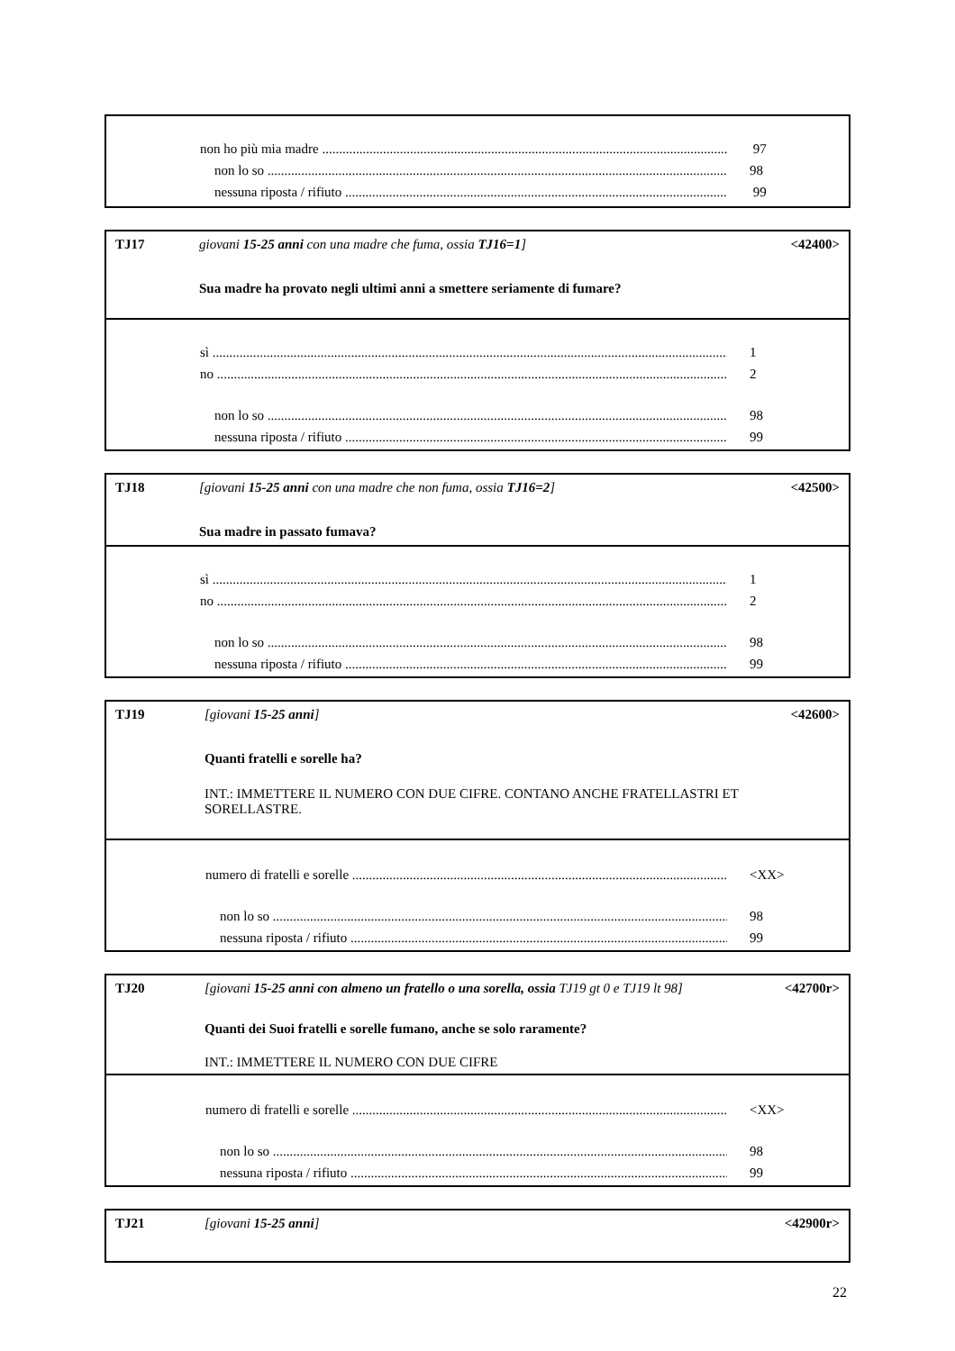non ho più mia madre 97
non lo so 98
nessuna riposta / rifiuto 99
TJ17 giovani 15-25 anni con una madre che fuma, ossia TJ16=1]
Sua madre ha provato negli ultimi anni a smettere seriamente di fumare?
<42400>
sì 1
no 2
non lo so 98
nessuna riposta / rifiuto 99
TJ18 [giovani 15-25 anni con una madre che non fuma, ossia TJ16=2]
Sua madre in passato fumava?
<42500>
sì 1
no 2
non lo so 98
nessuna riposta / rifiuto 99
TJ19 [giovani 15-25 anni]
Quanti fratelli e sorelle ha?
INT.: IMMETTERE IL NUMERO CON DUE CIFRE. CONTANO ANCHE FRATELLASTRI ET SORELLASTRE.
<42600>
numero di fratelli e sorelle <XX>
non lo so 98
nessuna riposta / rifiuto 99
TJ20 [giovani 15-25 anni con almeno un fratello o una sorella, ossia TJ19 gt 0 e TJ19 lt 98]
Quanti dei Suoi fratelli e sorelle fumano, anche se solo raramente?
INT.: IMMETTERE IL NUMERO CON DUE CIFRE
<42700r>
numero di fratelli e sorelle <XX>
non lo so 98
nessuna riposta / rifiuto 99
TJ21 [giovani 15-25 anni] <42900r>
22